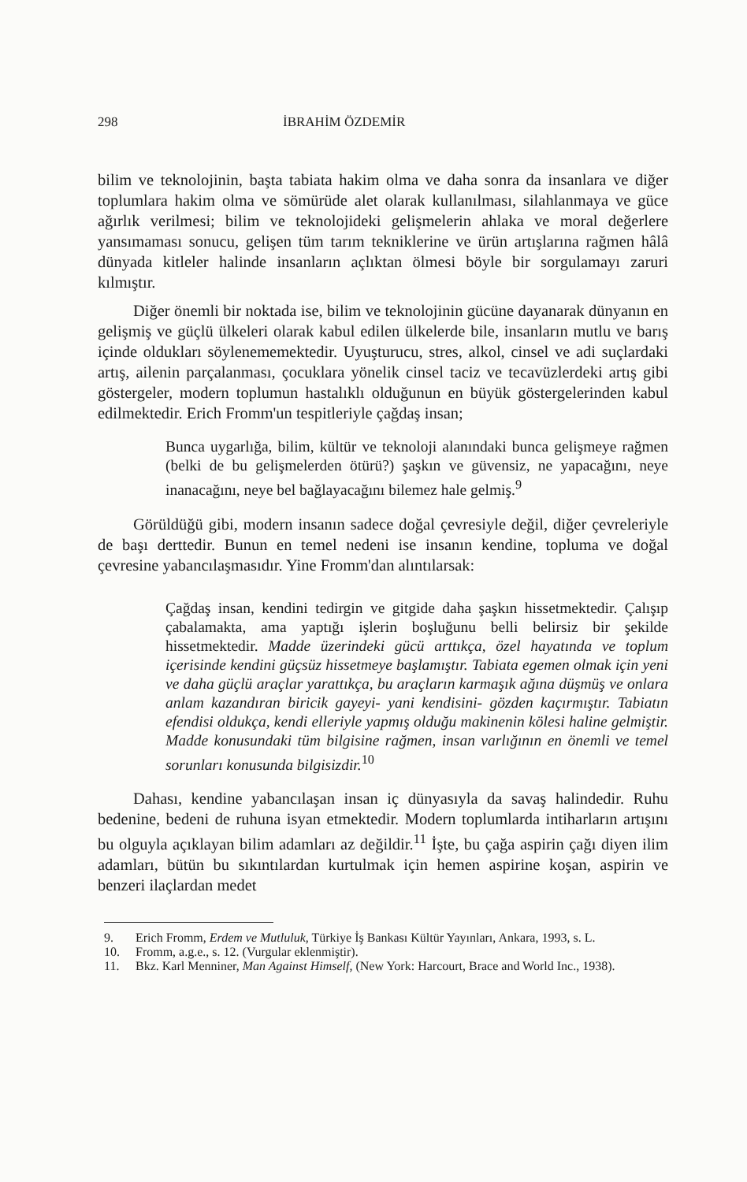298 İBRAHİM ÖZDEMİR
bilim ve teknolojinin, başta tabiata hakim olma ve daha sonra da insanlara ve diğer toplumlara hakim olma ve sömürüde alet olarak kullanılması, silahlanmaya ve güce ağırlık verilmesi; bilim ve teknolojideki gelişmelerin ahlaka ve moral değerlere yansımaması sonucu, gelişen tüm tarım tekniklerine ve ürün artışlarına rağmen hâlâ dünyada kitleler halinde insanların açlıktan ölmesi böyle bir sorgulamayı zaruri kılmıştır.
Diğer önemli bir noktada ise, bilim ve teknolojinin gücüne dayanarak dünyanın en gelişmiş ve güçlü ülkeleri olarak kabul edilen ülkelerde bile, insanların mutlu ve barış içinde oldukları söylenememektedir. Uyuşturucu, stres, alkol, cinsel ve adi suçlardaki artış, ailenin parçalanması, çocuklara yönelik cinsel taciz ve tecavüzlerdeki artış gibi göstergeler, modern toplumun hastalıklı olduğunun en büyük göstergelerinden kabul edilmektedir. Erich Fromm'un tespitleriyle çağdaş insan;
Bunca uygarlığa, bilim, kültür ve teknoloji alanındaki bunca gelişmeye rağmen (belki de bu gelişmelerden ötürü?) şaşkın ve güvensiz, ne yapacağını, neye inanacağını, neye bel bağlayacağını bilemez hale gelmiş.<sup>9</sup>
Görüldüğü gibi, modern insanın sadece doğal çevresiyle değil, diğer çevreleriyle de başı derttedir. Bunun en temel nedeni ise insanın kendine, topluma ve doğal çevresine yabancılaşmasıdır. Yine Fromm'dan alıntılarsak:
Çağdaş insan, kendini tedirgin ve gitgide daha şaşkın hissetmektedir. Çalışıp çabalamakta, ama yaptığı işlerin boşluğunu belli belirsiz bir şekilde hissetmektedir. Madde üzerindeki gücü arttıkça, özel hayatında ve toplum içerisinde kendini güçsüz hissetmeye başlamıştır. Tabiata egemen olmak için yeni ve daha güçlü araçlar yarattıkça, bu araçların karmaşık ağına düşmüş ve onlara anlam kazandıran biricik gayeyi- yani kendisini- gözden kaçırmıştır. Tabiatın efendisi oldukça, kendi elleriyle yapmış olduğu makinenin kölesi haline gelmiştir. Madde konusundaki tüm bilgisine rağmen, insan varlığının en önemli ve temel sorunları konusunda bilgisizdir.<sup>10</sup>
Dahası, kendine yabancılaşan insan iç dünyasıyla da savaş halindedir. Ruhu bedenine, bedeni de ruhuna isyan etmektedir. Modern toplumlarda intiharların artışını bu olguyla açıklayan bilim adamları az değildir.<sup>11</sup> İşte, bu çağa aspirin çağı diyen ilim adamları, bütün bu sıkıntılardan kurtulmak için hemen aspirine koşan, aspirin ve benzeri ilaçlardan medet
9. Erich Fromm, Erdem ve Mutluluk, Türkiye İş Bankası Kültür Yayınları, Ankara, 1993, s. L.
10. Fromm, a.g.e., s. 12. (Vurgular eklenmiştir).
11. Bkz. Karl Menniner, Man Against Himself, (New York: Harcourt, Brace and World Inc., 1938).